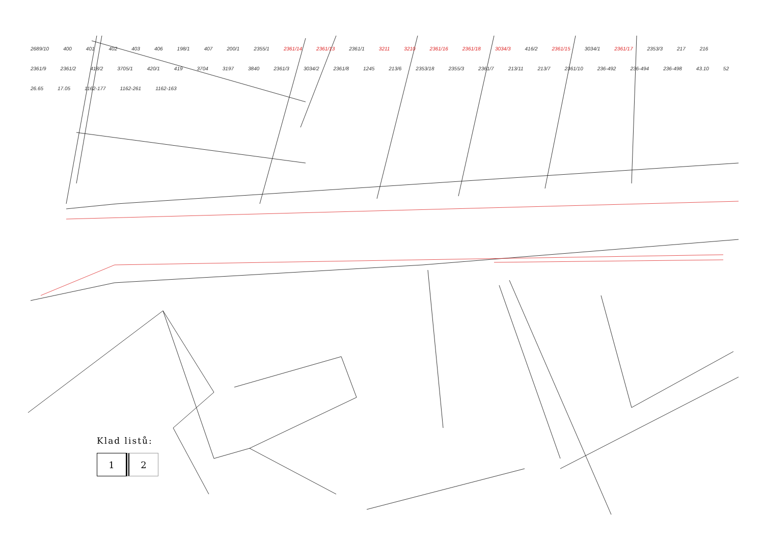2689/10 400 401 402 403 406 198/1 407 200/1 2355/1 2361/14 2361/13 2361/1 3211 3210 2361/16 2361/18 3034/3 416/2 2361/15 3034/1 2361/17 2353/3 217 216 2361/9 2361/2 418/2 3705/1 420/1 419 3704 3197 3840 2361/3 3034/2 2361/8 1245 213/6 2353/18 2355/3 2361/7 213/11 213/7 2361/10 236-492 236-494 236-498 43.10 52 26.65 17.05 1162-177 1162-261 1162-163
Klad listů:
1 2